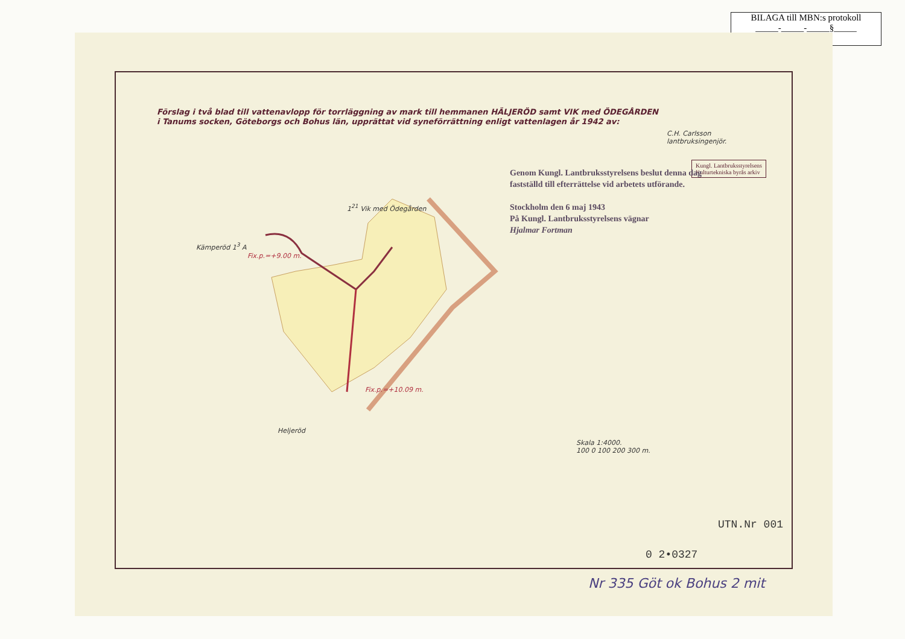BILAGA till MBN:s protokoll
_____-_____-_____§_____
Förslag i två blad till vattenavlopp för torrläggning av mark till hemmanen HÄLJERÖD samt VIK med ÖDEGÅRDEN
i Tanums socken, Göteborgs och Bohus län, upprättat vid syneförrättning enligt vattenlagen år 1942 av:
C.H. Carlsson
lantbruksingenjör.
Kungl. Lantbruksstyrelsens
Kulturtekniska byrås arkiv
Genom Kungl. Lantbruksstyrelsens beslut denna dag fastställd till efterrättelse vid arbetets utförande.
Stockholm den 6 maj 1943
På Kungl. Lantbruksstyrelsens vägnar
Hjalmar Fortman
1<sup>21</sup> Vik med Ödegården
Kämperöd 1<sup>3</sup> A
Fix.p.=+9.00 m.
Fix.p.=+10.09 m.
Heljeröd
Skala 1:4000.
100 0 100 200 300 m.
UTN.Nr 001
0 2•0327
Nr 335 Göt ok Bohus 2 mit